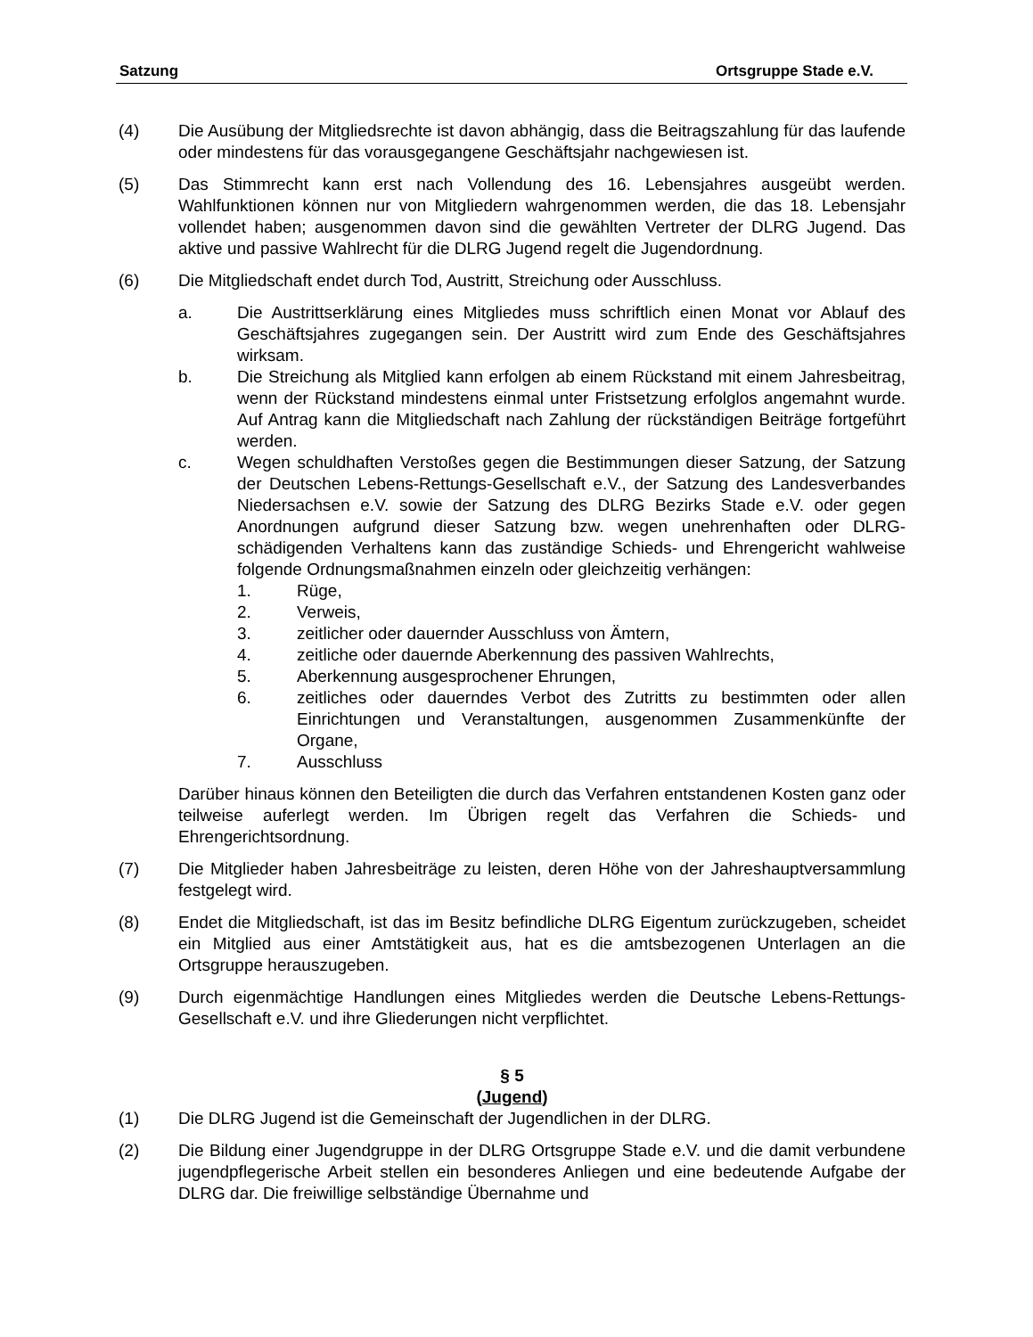Satzung Ortsgruppe Stade e.V.
(4) Die Ausübung der Mitgliedsrechte ist davon abhängig, dass die Beitragszahlung für das laufende oder mindestens für das vorausgegangene Geschäftsjahr nachgewiesen ist.
(5) Das Stimmrecht kann erst nach Vollendung des 16. Lebensjahres ausgeübt werden. Wahlfunktionen können nur von Mitgliedern wahrgenommen werden, die das 18. Lebensjahr vollendet haben; ausgenommen davon sind die gewählten Vertreter der DLRG Jugend. Das aktive und passive Wahlrecht für die DLRG Jugend regelt die Jugendordnung.
(6) Die Mitgliedschaft endet durch Tod, Austritt, Streichung oder Ausschluss.
a. Die Austrittserklärung eines Mitgliedes muss schriftlich einen Monat vor Ablauf des Geschäftsjahres zugegangen sein. Der Austritt wird zum Ende des Geschäftsjahres wirksam.
b. Die Streichung als Mitglied kann erfolgen ab einem Rückstand mit einem Jahresbeitrag, wenn der Rückstand mindestens einmal unter Fristsetzung erfolglos angemahnt wurde. Auf Antrag kann die Mitgliedschaft nach Zahlung der rückständigen Beiträge fortgeführt werden.
c. Wegen schuldhaften Verstoßes gegen die Bestimmungen dieser Satzung, der Satzung der Deutschen Lebens-Rettungs-Gesellschaft e.V., der Satzung des Landesverbandes Niedersachsen e.V. sowie der Satzung des DLRG Bezirks Stade e.V. oder gegen Anordnungen aufgrund dieser Satzung bzw. wegen unehrenhaften oder DLRG-schädigenden Verhaltens kann das zuständige Schieds- und Ehrengericht wahlweise folgende Ordnungsmaßnahmen einzeln oder gleichzeitig verhängen:
1. Rüge,
2. Verweis,
3. zeitlicher oder dauernder Ausschluss von Ämtern,
4. zeitliche oder dauernde Aberkennung des passiven Wahlrechts,
5. Aberkennung ausgesprochener Ehrungen,
6. zeitliches oder dauerndes Verbot des Zutritts zu bestimmten oder allen Einrichtungen und Veranstaltungen, ausgenommen Zusammenkünfte der Organe,
7. Ausschluss
Darüber hinaus können den Beteiligten die durch das Verfahren entstandenen Kosten ganz oder teilweise auferlegt werden. Im Übrigen regelt das Verfahren die Schieds- und Ehrengerichtsordnung.
(7) Die Mitglieder haben Jahresbeiträge zu leisten, deren Höhe von der Jahreshauptversammlung festgelegt wird.
(8) Endet die Mitgliedschaft, ist das im Besitz befindliche DLRG Eigentum zurückzugeben, scheidet ein Mitglied aus einer Amtstätigkeit aus, hat es die amtsbezogenen Unterlagen an die Ortsgruppe herauszugeben.
(9) Durch eigenmächtige Handlungen eines Mitgliedes werden die Deutsche Lebens-Rettungs-Gesellschaft e.V. und ihre Gliederungen nicht verpflichtet.
§ 5
(Jugend)
(1) Die DLRG Jugend ist die Gemeinschaft der Jugendlichen in der DLRG.
(2) Die Bildung einer Jugendgruppe in der DLRG Ortsgruppe Stade e.V. und die damit verbundene jugendpflegerische Arbeit stellen ein besonderes Anliegen und eine bedeutende Aufgabe der DLRG dar. Die freiwillige selbständige Übernahme und